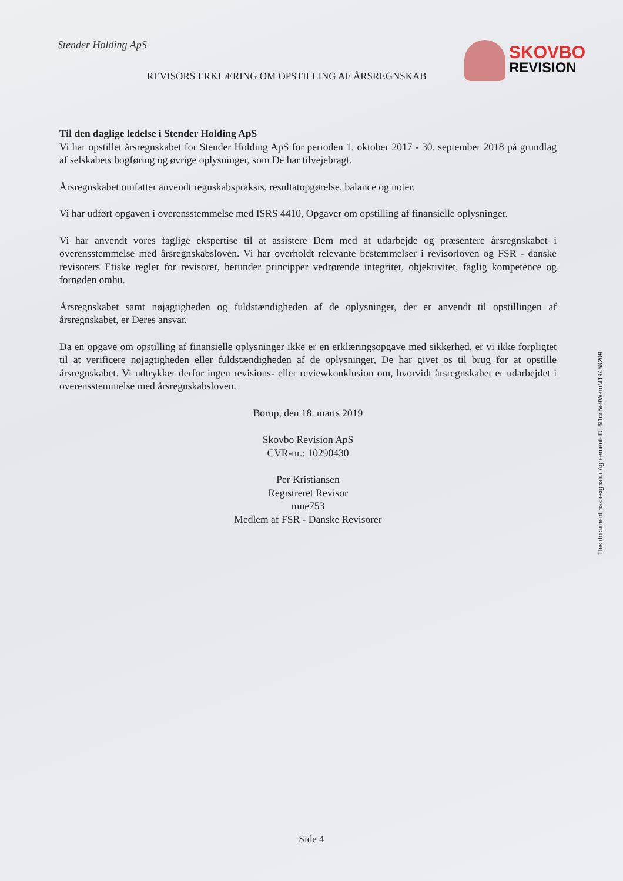Stender Holding ApS
REVISORS ERKLÆRING OM OPSTILLING AF ÅRSREGNSKAB
SKOVBO
REVISION
Til den daglige ledelse i Stender Holding ApS
Vi har opstillet årsregnskabet for Stender Holding ApS for perioden 1. oktober 2017 - 30. september 2018 på grundlag af selskabets bogføring og øvrige oplysninger, som De har tilvejebragt.
Årsregnskabet omfatter anvendt regnskabspraksis, resultatopgørelse, balance og noter.
Vi har udført opgaven i overensstemmelse med ISRS 4410, Opgaver om opstilling af finansielle oplysninger.
Vi har anvendt vores faglige ekspertise til at assistere Dem med at udarbejde og præsentere årsregnskabet i overensstemmelse med årsregnskabsloven. Vi har overholdt relevante bestemmelser i revisorloven og FSR - danske revisorers Etiske regler for revisorer, herunder principper vedrørende integritet, objektivitet, faglig kompetence og fornøden omhu.
Årsregnskabet samt nøjagtigheden og fuldstændigheden af de oplysninger, der er anvendt til opstillingen af årsregnskabet, er Deres ansvar.
Da en opgave om opstilling af finansielle oplysninger ikke er en erklæringsopgave med sikkerhed, er vi ikke forpligtet til at verificere nøjagtigheden eller fuldstændigheden af de oplysninger, De har givet os til brug for at opstille årsregnskabet. Vi udtrykker derfor ingen revisions- eller reviewkonklusion om, hvorvidt årsregnskabet er udarbejdet i overensstemmelse med årsregnskabsloven.
Borup, den 18. marts 2019
Skovbo Revision ApS
CVR-nr.: 10290430
Per Kristiansen
Registreret Revisor
mne753
Medlem af FSR - Danske Revisorer
This document has esignatur Agreement-ID: 6f1cc5e9WkmM19458209
Side 4